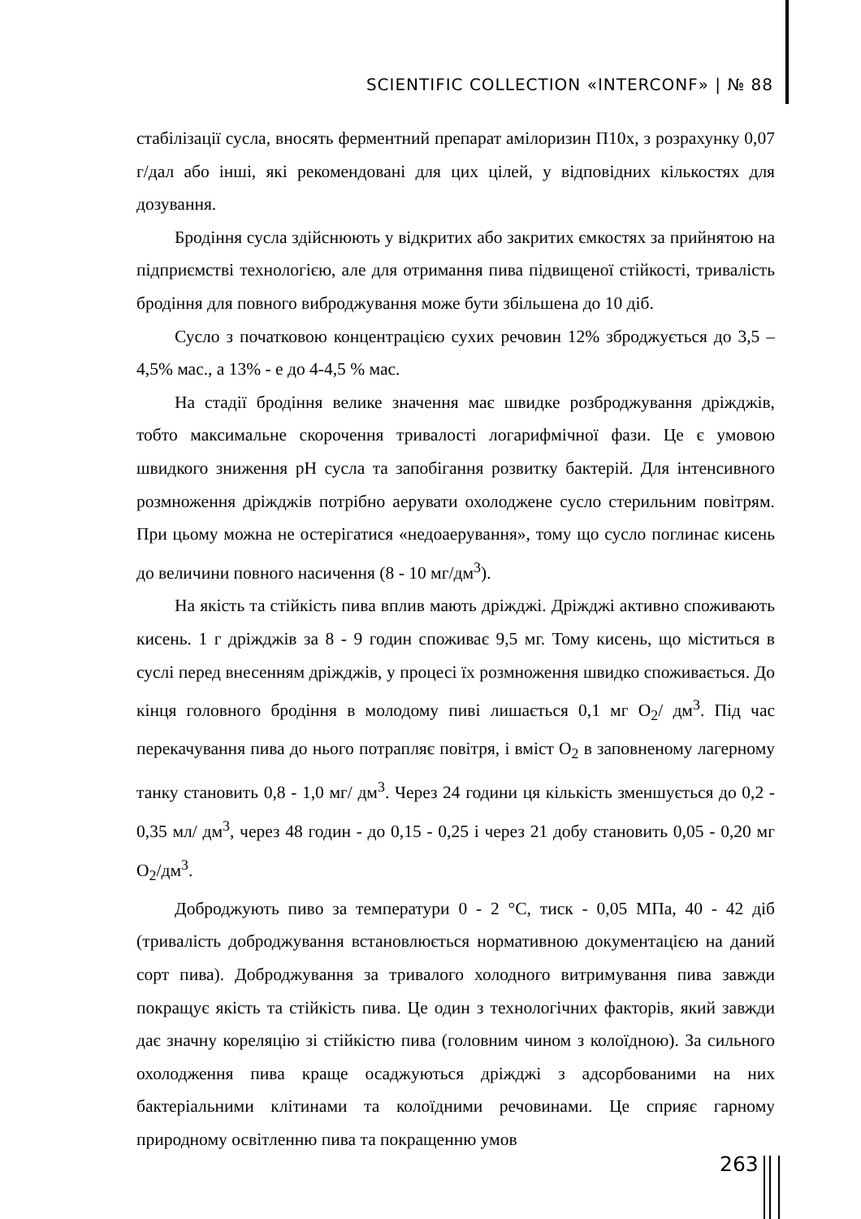SCIENTIFIC COLLECTION «INTERCONF» | № 88
стабілізації сусла, вносять ферментний препарат амілоризин П10х, з розрахунку 0,07 г/дал або інші, які рекомендовані для цих цілей, у відповідних кількостях для дозування.
Бродіння сусла здійснюють у відкритих або закритих ємкостях за прийнятою на підприємстві технологією, але для отримання пива підвищеної стійкості, тривалість бродіння для повного виброджування може бути збільшена до 10 діб.
Сусло з початковою концентрацією сухих речовин 12% зброджується до 3,5 – 4,5% мас., а 13% - е до 4-4,5 % мас.
На стадії бродіння велике значення має швидке розброджування дріжджів, тобто максимальне скорочення тривалості логарифмічної фази. Це є умовою швидкого зниження pH сусла та запобігання розвитку бактерій. Для інтенсивного розмноження дріжджів потрібно аерувати охолоджене сусло стерильним повітрям. При цьому можна не остерігатися «недоаерування», тому що сусло поглинає кисень до величини повного насичення (8 - 10 мг/дм<sup>3</sup>).
На якість та стійкість пива вплив мають дріжджі. Дріжджі активно споживають кисень. 1 г дріжджів за 8 - 9 годин споживає 9,5 мг. Тому кисень, що міститься в суслі перед внесенням дріжджів, у процесі їх розмноження швидко споживається. До кінця головного бродіння в молодому пиві лишається 0,1 мг О<sub>2</sub>/ дм<sup>3</sup>. Під час перекачування пива до нього потрапляє повітря, і вміст О<sub>2</sub> в заповненому лагерному танку становить 0,8 - 1,0 мг/ дм<sup>3</sup>. Через 24 години ця кількість зменшується до 0,2 - 0,35 мл/ дм<sup>3</sup>, через 48 годин - до 0,15 - 0,25 і через 21 добу становить 0,05 - 0,20 мг О<sub>2</sub>/дм<sup>3</sup>.
Доброджують пиво за температури 0 - 2 °С, тиск - 0,05 МПа, 40 - 42 діб (тривалість доброджування встановлюється нормативною документацією на даний сорт пива). Доброджування за тривалого холодного витримування пива завжди покращує якість та стійкість пива. Це один з технологічних факторів, який завжди дає значну кореляцію зі стійкістю пива (головним чином з колоїдною). За сильного охолодження пива краще осаджуються дріжджі з адсорбованими на них бактеріальними клітинами та колоїдними речовинами. Це сприяє гарному природному освітленню пива та покращенню умов
263